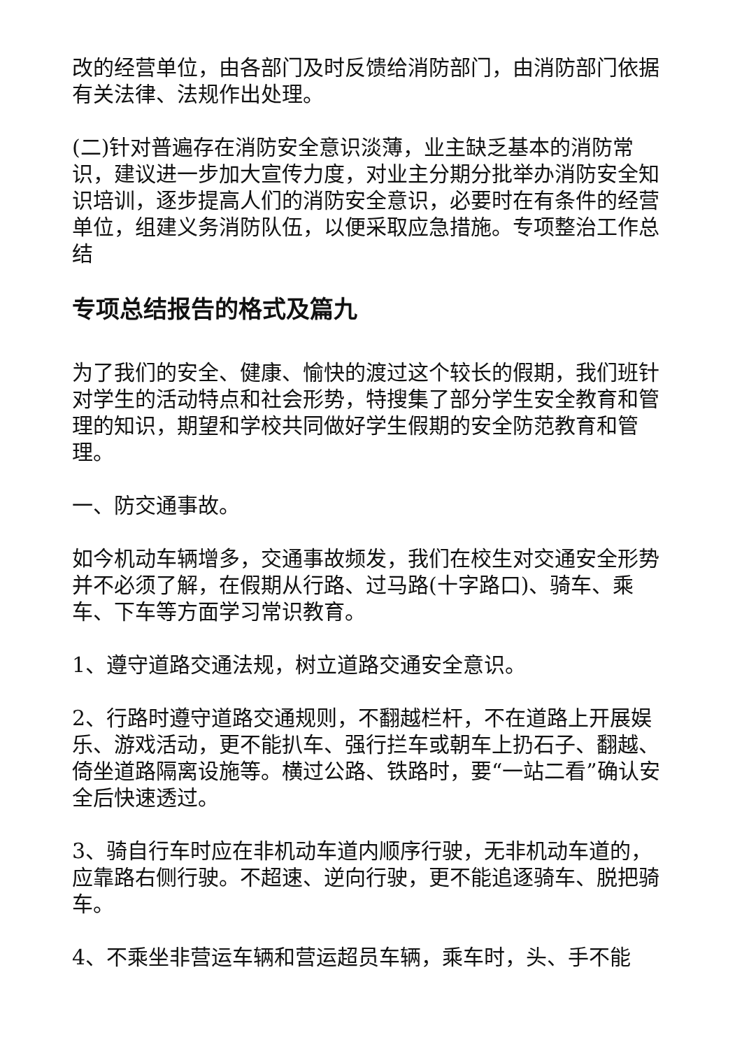改的经营单位，由各部门及时反馈给消防部门，由消防部门依据有关法律、法规作出处理。
(二)针对普遍存在消防安全意识淡薄，业主缺乏基本的消防常识，建议进一步加大宣传力度，对业主分期分批举办消防安全知识培训，逐步提高人们的消防安全意识，必要时在有条件的经营单位，组建义务消防队伍，以便采取应急措施。专项整治工作总结
专项总结报告的格式及篇九
为了我们的安全、健康、愉快的渡过这个较长的假期，我们班针对学生的活动特点和社会形势，特搜集了部分学生安全教育和管理的知识，期望和学校共同做好学生假期的安全防范教育和管理。
一、防交通事故。
如今机动车辆增多，交通事故频发，我们在校生对交通安全形势并不必须了解，在假期从行路、过马路(十字路口)、骑车、乘车、下车等方面学习常识教育。
1、遵守道路交通法规，树立道路交通安全意识。
2、行路时遵守道路交通规则，不翻越栏杆，不在道路上开展娱乐、游戏活动，更不能扒车、强行拦车或朝车上扔石子、翻越、倚坐道路隔离设施等。横过公路、铁路时，要“一站二看”确认安全后快速透过。
3、骑自行车时应在非机动车道内顺序行驶，无非机动车道的，应靠路右侧行驶。不超速、逆向行驶，更不能追逐骑车、脱把骑车。
4、不乘坐非营运车辆和营运超员车辆，乘车时，头、手不能